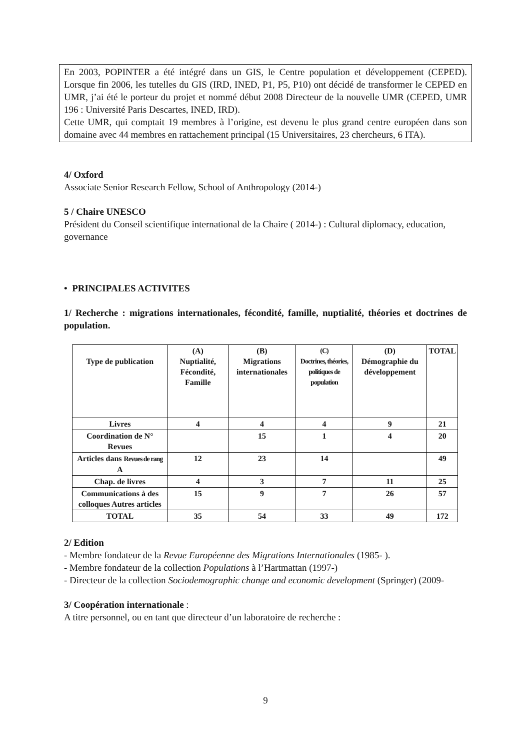En 2003, POPINTER a été intégré dans un GIS, le Centre population et développement (CEPED). Lorsque fin 2006, les tutelles du GIS (IRD, INED, P1, P5, P10) ont décidé de transformer le CEPED en UMR, j’ai été le porteur du projet et nommé début 2008 Directeur de la nouvelle UMR (CEPED, UMR 196 : Université Paris Descartes, INED, IRD).
Cette UMR, qui comptait 19 membres à l’origine, est devenu le plus grand centre européen dans son domaine avec 44 membres en rattachement principal (15 Universitaires, 23 chercheurs, 6 ITA).
4/ Oxford
Associate Senior Research Fellow, School of Anthropology (2014-)
5 / Chaire UNESCO
Président du Conseil scientifique international de la Chaire ( 2014-) : Cultural diplomacy, education, governance
• PRINCIPALES ACTIVITES
1/ Recherche : migrations internationales, fécondité, famille, nuptialité, théories et doctrines de population.
| Type de publication | (A) Nuptialité, Fécondité, Famille | (B) Migrations internationales | (C) Doctrines, théories, politiques de population | (D) Démographie du développement | TOTAL |
| --- | --- | --- | --- | --- | --- |
| Livres | 4 | 4 | 4 | 9 | 21 |
| Coordination de N° Revues | | 15 | 1 | 4 | 20 |
| Articles dans Revues de rang A | 12 | 23 | 14 | | 49 |
| Chap. de livres | 4 | 3 | 7 | 11 | 25 |
| Communications à des colloques Autres articles | 15 | 9 | 7 | 26 | 57 |
| TOTAL | 35 | 54 | 33 | 49 | 172 |
2/ Edition
- Membre fondateur de la Revue Européenne des Migrations Internationales (1985- ).
- Membre fondateur de la collection Populations à l’Hartmattan (1997-)
- Directeur de la collection Sociodemographic change and economic development (Springer) (2009-
3/ Coopération internationale :
A titre personnel, ou en tant que directeur d’un laboratoire de recherche :
9